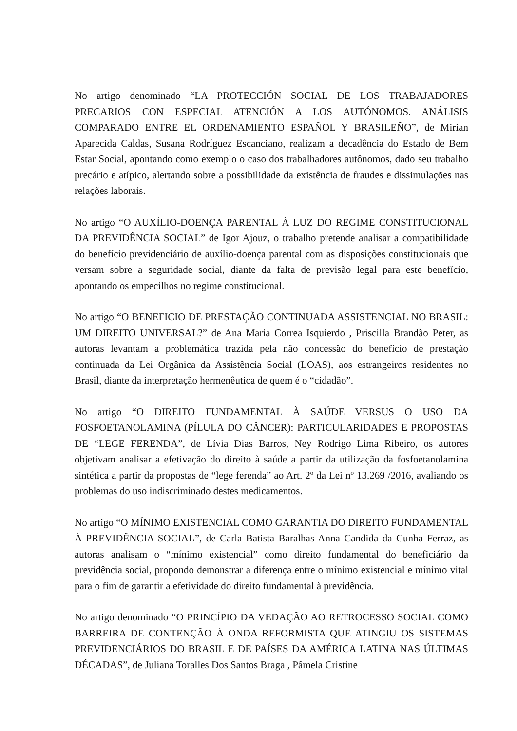No artigo denominado “LA PROTECCIÓN SOCIAL DE LOS TRABAJADORES PRECARIOS CON ESPECIAL ATENCIÓN A LOS AUTÓNOMOS. ANÁLISIS COMPARADO ENTRE EL ORDENAMIENTO ESPAÑOL Y BRASILEÑO”, de Mirian Aparecida Caldas, Susana Rodríguez Escanciano, realizam a decadência do Estado de Bem Estar Social, apontando como exemplo o caso dos trabalhadores autônomos, dado seu trabalho precário e atípico, alertando sobre a possibilidade da existência de fraudes e dissimulações nas relações laborais.
No artigo “O AUXÍLIO-DOENÇA PARENTAL À LUZ DO REGIME CONSTITUCIONAL DA PREVIDÊNCIA SOCIAL” de Igor Ajouz, o trabalho pretende analisar a compatibilidade do benefício previdenciário de auxílio-doença parental com as disposições constitucionais que versam sobre a seguridade social, diante da falta de previsão legal para este benefício, apontando os empecilhos no regime constitucional.
No artigo “O BENEFICIO DE PRESTAÇÃO CONTINUADA ASSISTENCIAL NO BRASIL: UM DIREITO UNIVERSAL?” de Ana Maria Correa Isquierdo , Priscilla Brandão Peter, as autoras levantam a problemática trazida pela não concessão do benefício de prestação continuada da Lei Orgânica da Assistência Social (LOAS), aos estrangeiros residentes no Brasil, diante da interpretação hermenêutica de quem é o “cidadão”.
No artigo “O DIREITO FUNDAMENTAL À SAÚDE VERSUS O USO DA FOSFOETANOLAMINA (PÍLULA DO CÂNCER): PARTICULARIDADES E PROPOSTAS DE “LEGE FERENDA”, de Lívia Dias Barros, Ney Rodrigo Lima Ribeiro, os autores objetivam analisar a efetivação do direito à saúde a partir da utilização da fosfoetanolamina sintética a partir da propostas de “lege ferenda” ao Art. 2º da Lei nº 13.269 /2016, avaliando os problemas do uso indiscriminado destes medicamentos.
No artigo “O MÍNIMO EXISTENCIAL COMO GARANTIA DO DIREITO FUNDAMENTAL À PREVIDÊNCIA SOCIAL”, de Carla Batista Baralhas Anna Candida da Cunha Ferraz, as autoras analisam o “mínimo existencial” como direito fundamental do beneficiário da previdência social, propondo demonstrar a diferença entre o mínimo existencial e mínimo vital para o fim de garantir a efetividade do direito fundamental à previdência.
No artigo denominado “O PRINCÍPIO DA VEDAÇÃO AO RETROCESSO SOCIAL COMO BARREIRA DE CONTENÇÃO À ONDA REFORMISTA QUE ATINGIU OS SISTEMAS PREVIDENCIÁRIOS DO BRASIL E DE PAÍSES DA AMÉRICA LATINA NAS ÚLTIMAS DÉCADAS”, de Juliana Toralles Dos Santos Braga , Pâmela Cristine